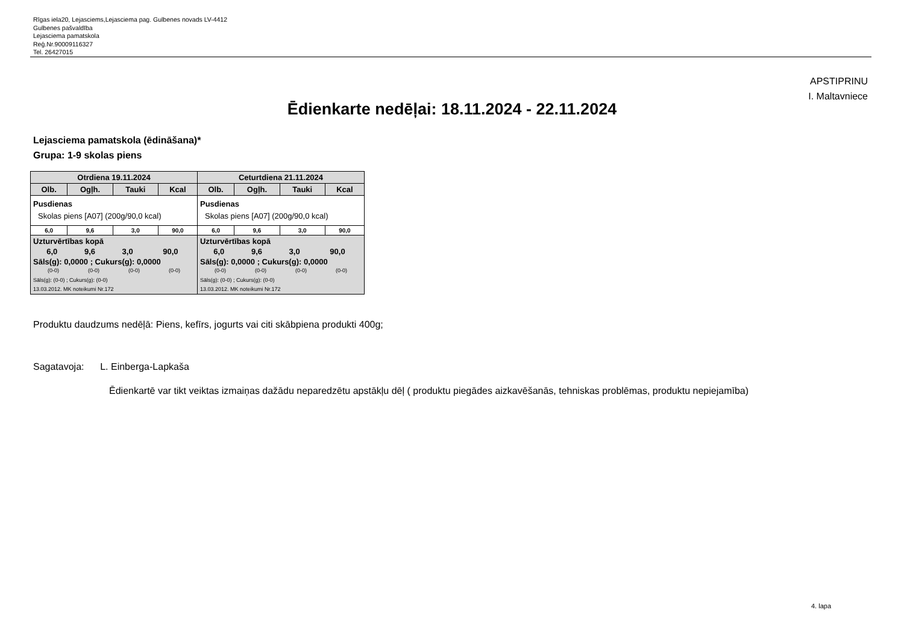Rīgas iela20, Lejasciems,Lejasciema pag. Gulbenes novads LV-4412
Gulbenes pašvaldība
Lejasciema pamatskola
Reģ.Nr.90009116327
Tel. 26427015
APSTIPRINU
I. Maltavniece
Ēdienkarte nedēļai: 18.11.2024 - 22.11.2024
Lejasciema pamatskola (ēdināšana)*
Grupa: 1-9 skolas piens
| Otrdiena 19.11.2024 | | | | Ceturtdiena 21.11.2024 | | | |
| --- | --- | --- | --- | --- | --- | --- | --- |
| Olb. | Ogļh. | Tauki | Kcal | Olb. | Ogļh. | Tauki | Kcal |
| Pusdienas Skolas piens [A07] (200g/90,0 kcal) | | | | Pusdienas Skolas piens [A07] (200g/90,0 kcal) | | | |
| 6,0 | 9,6 | 3,0 | 90,0 | 6,0 | 9,6 | 3,0 | 90,0 |
| Uzturvērtības kopā / 6,0 / 9,6 / 3,0 / 90,0 / Sāls(g): 0,0000 ; Cukurs(g): 0,0000 / (0-0) / (0-0) / (0-0) / (0-0) / Sāls(g): (0-0) ; Cukurs(g): (0-0) 13.03.2012. MK noteikumi Nr.172 | | | | Uzturvērtības kopā / 6,0 / 9,6 / 3,0 / 90,0 / Sāls(g): 0,0000 ; Cukurs(g): 0,0000 / (0-0) / (0-0) / (0-0) / (0-0) / Sāls(g): (0-0) ; Cukurs(g): (0-0) 13.03.2012. MK noteikumi Nr.172 | | | |
Produktu daudzums nedēļā: Piens, kefīrs, jogurts vai citi skābpiena produkti 400g;
Sagatavoja: L. Einberga-Lapkaša
Ēdienkartē var tikt veiktas izmaiņas dažādu neparedzētu apstākļu dēļ ( produktu piegādes aizkavēšanās, tehniskas problēmas, produktu nepiejamība)
4. lapa